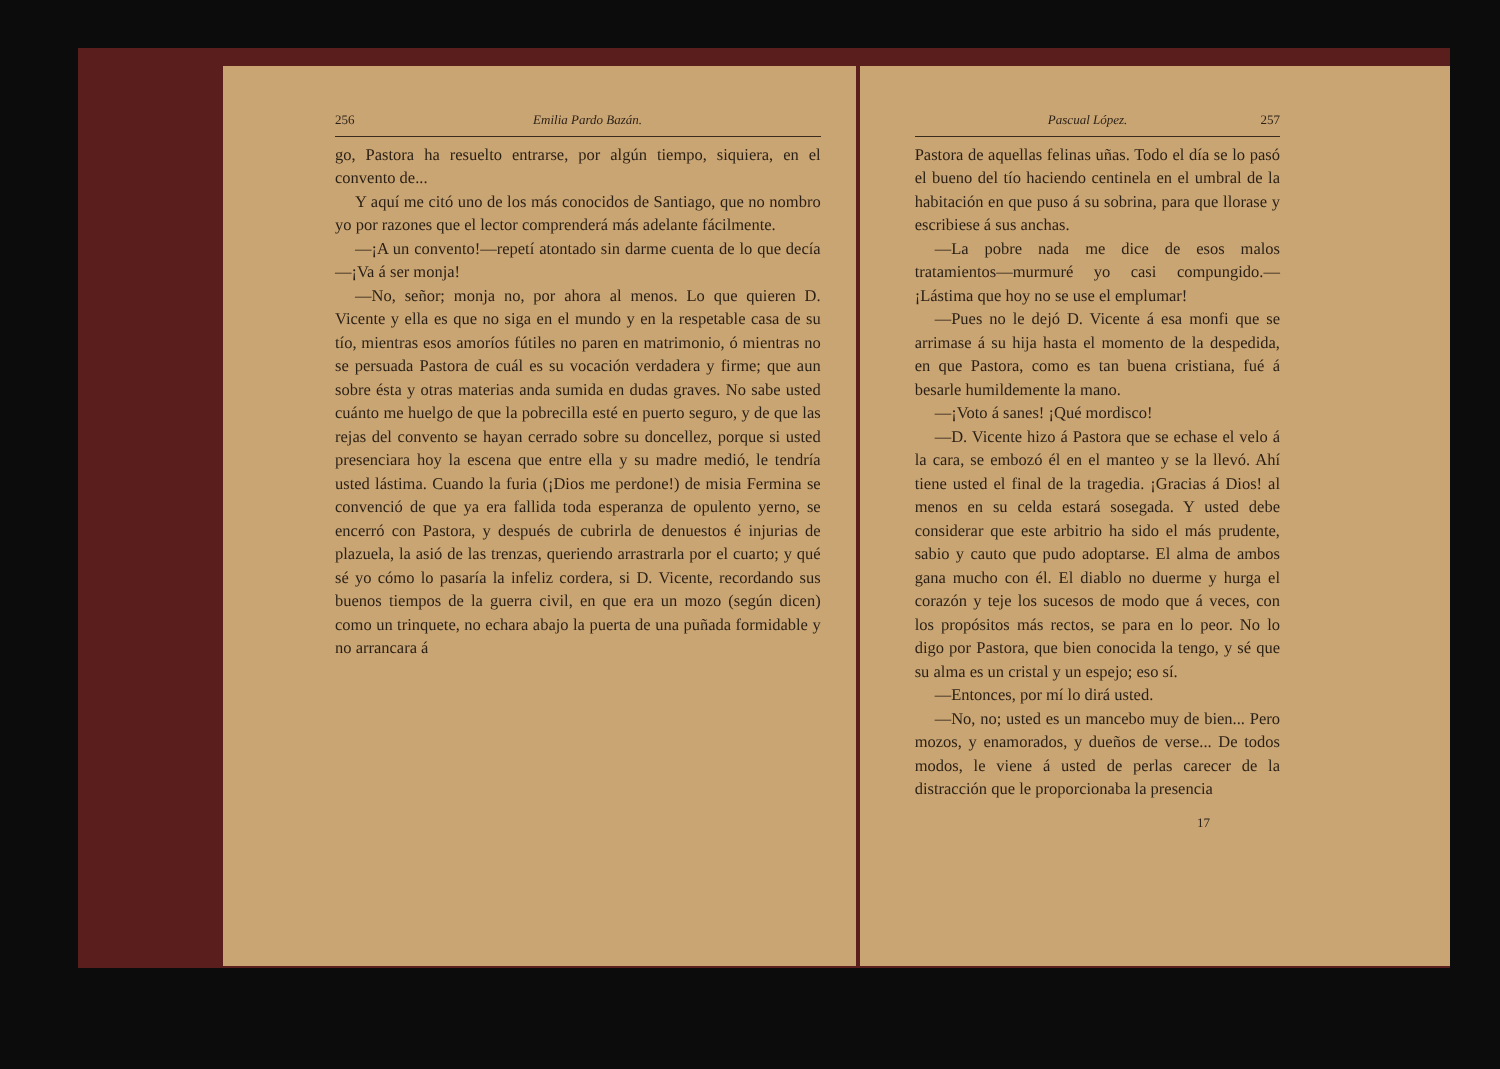256 Emilia Pardo Bazán.
go, Pastora ha resuelto entrarse, por algún tiempo, siquiera, en el convento de...
Y aquí me citó uno de los más conocidos de Santiago, que no nombro yo por razones que el lector comprenderá más adelante fácilmente.
—¡A un convento!—repetí atontado sin darme cuenta de lo que decía—¡Va á ser monja!
—No, señor; monja no, por ahora al menos. Lo que quieren D. Vicente y ella es que no siga en el mundo y en la respetable casa de su tío, mientras esos amoríos fútiles no paren en matrimonio, ó mientras no se persuada Pastora de cuál es su vocación verdadera y firme; que aun sobre ésta y otras materias anda sumida en dudas graves. No sabe usted cuánto me huelgo de que la pobrecilla esté en puerto seguro, y de que las rejas del convento se hayan cerrado sobre su doncellez, porque si usted presenciara hoy la escena que entre ella y su madre medió, le tendría usted lástima. Cuando la furia (¡Dios me perdone!) de misia Fermina se convenció de que ya era fallida toda esperanza de opulento yerno, se encerró con Pastora, y después de cubrirla de denuestos é injurias de plazuela, la asió de las trenzas, queriendo arrastrarla por el cuarto; y qué sé yo cómo lo pasaría la infeliz cordera, si D. Vicente, recordando sus buenos tiempos de la guerra civil, en que era un mozo (según dicen) como un trinquete, no echara abajo la puerta de una puñada formidable y no arrancara á
Pascual López. 257
Pastora de aquellas felinas uñas. Todo el día se lo pasó el bueno del tío haciendo centinela en el umbral de la habitación en que puso á su sobrina, para que llorase y escribiese á sus anchas.
—La pobre nada me dice de esos malos tratamientos—murmuré yo casi compungido.—¡Lástima que hoy no se use el emplumar!
—Pues no le dejó D. Vicente á esa monfi que se arrimase á su hija hasta el momento de la despedida, en que Pastora, como es tan buena cristiana, fué á besarle humildemente la mano.
—¡Voto á sanes! ¡Qué mordisco!
—D. Vicente hizo á Pastora que se echase el velo á la cara, se embozó él en el manteo y se la llevó. Ahí tiene usted el final de la tragedia. ¡Gracias á Dios! al menos en su celda estará sosegada. Y usted debe considerar que este arbitrio ha sido el más prudente, sabio y cauto que pudo adoptarse. El alma de ambos gana mucho con él. El diablo no duerme y hurga el corazón y teje los sucesos de modo que á veces, con los propósitos más rectos, se para en lo peor. No lo digo por Pastora, que bien conocida la tengo, y sé que su alma es un cristal y un espejo; eso sí.
—Entonces, por mí lo dirá usted.
—No, no; usted es un mancebo muy de bien... Pero mozos, y enamorados, y dueños de verse... De todos modos, le viene á usted de perlas carecer de la distracción que le proporcionaba la presencia
17